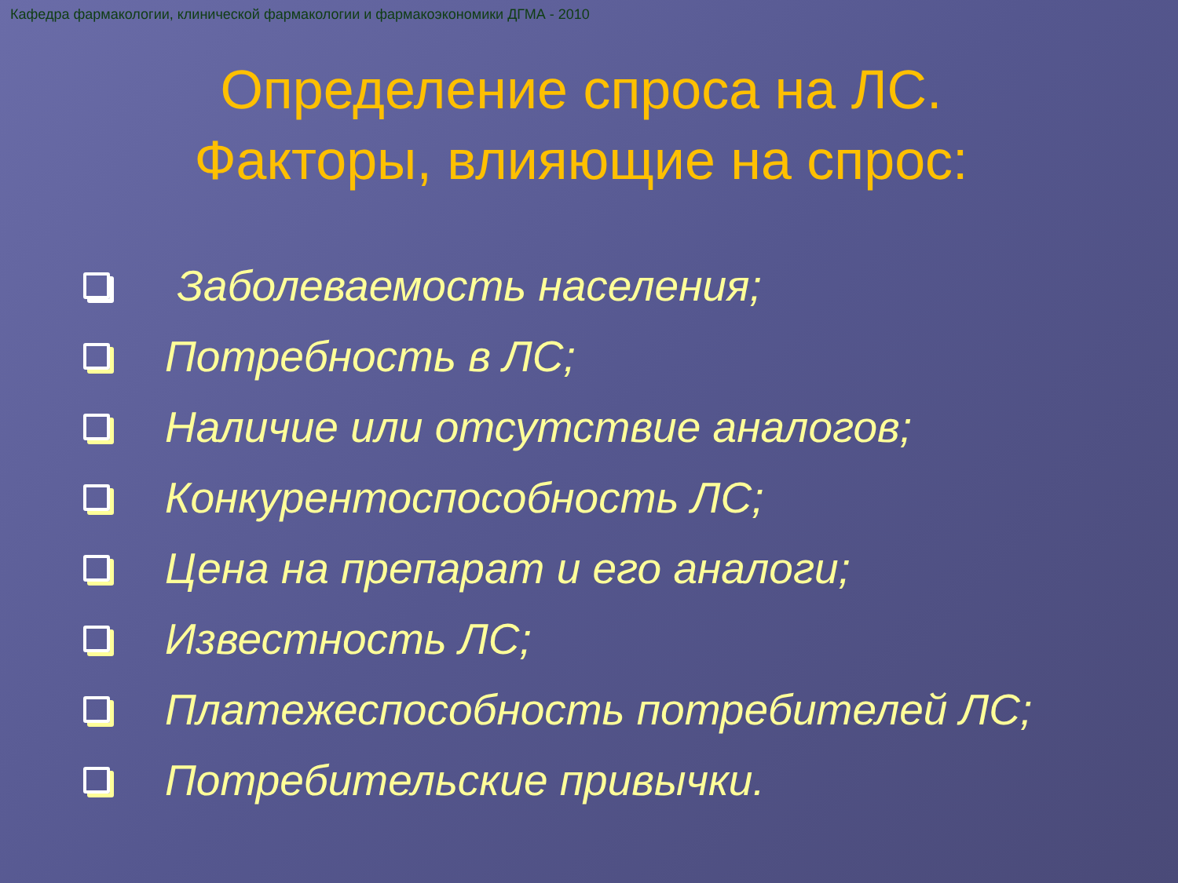Кафедра фармакологии, клинической фармакологии и фармакоэкономики ДГМА - 2010
Определение спроса на ЛС. Факторы, влияющие на спрос:
Заболеваемость населения;
Потребность в ЛС;
Наличие или отсутствие аналогов;
Конкурентоспособность ЛС;
Цена на препарат и его аналоги;
Известность ЛС;
Платежеспособность потребителей ЛС;
Потребительские привычки.